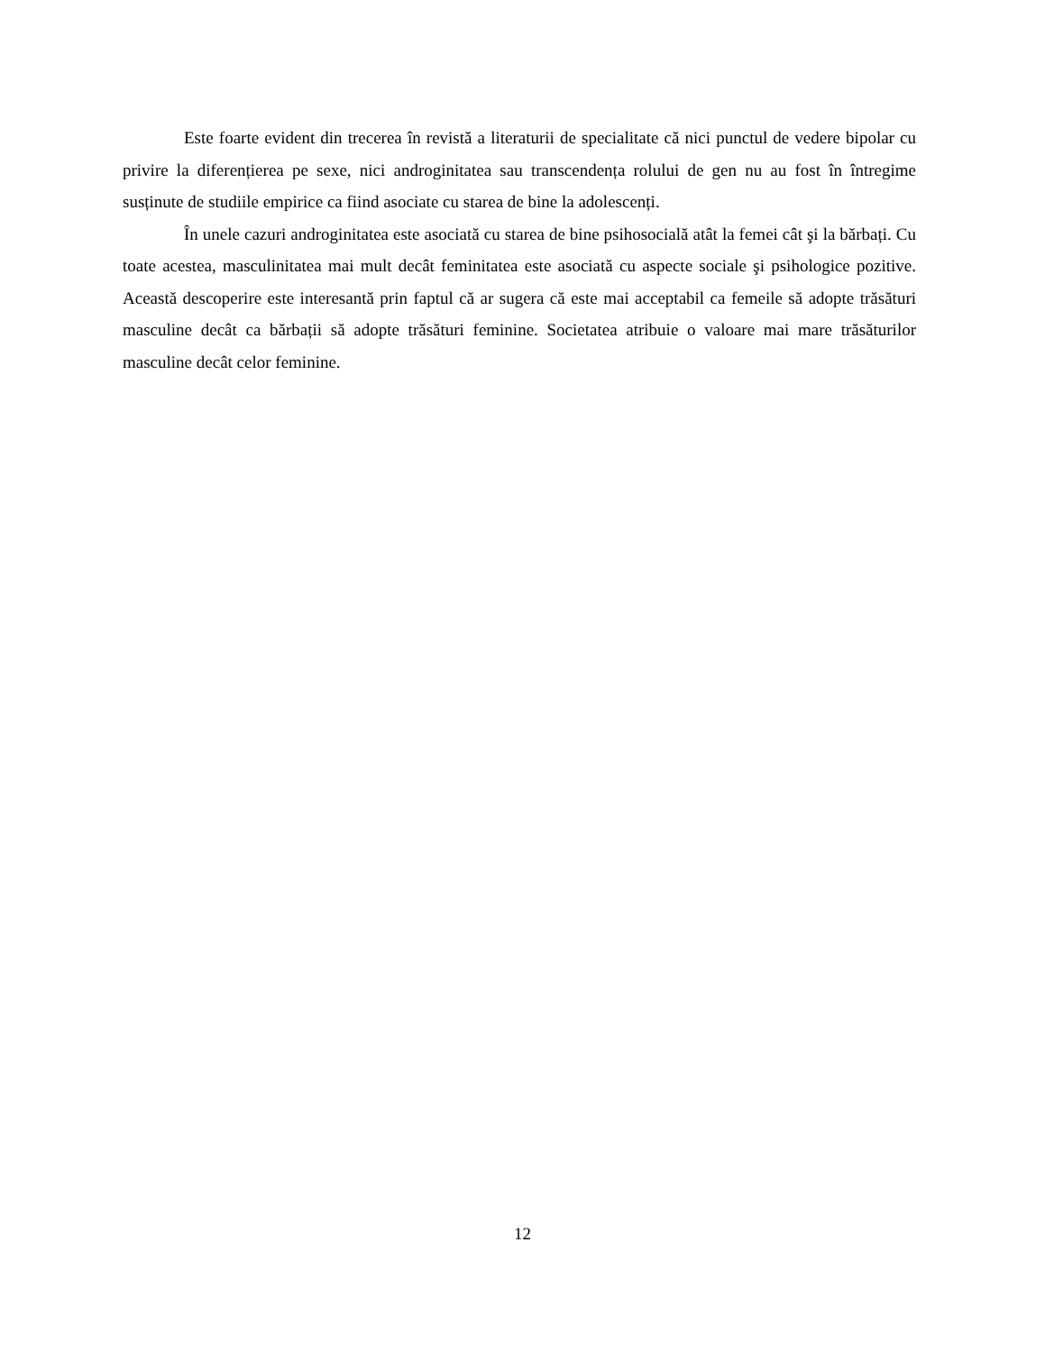Este foarte evident din trecerea în revistă a literaturii de specialitate că nici punctul de vedere bipolar cu privire la diferențierea pe sexe, nici androginitatea sau transcendența rolului de gen nu au fost în întregime susținute de studiile empirice ca fiind asociate cu starea de bine la adolescenți.
În unele cazuri androginitatea este asociată cu starea de bine psihosocială atât la femei cât şi la bărbați. Cu toate acestea, masculinitatea mai mult decât feminitatea este asociată cu aspecte sociale şi psihologice pozitive. Această descoperire este interesantă prin faptul că ar sugera că este mai acceptabil ca femeile să adopte trăsături masculine decât ca bărbații să adopte trăsături feminine. Societatea atribuie o valoare mai mare trăsăturilor masculine decât celor feminine.
12